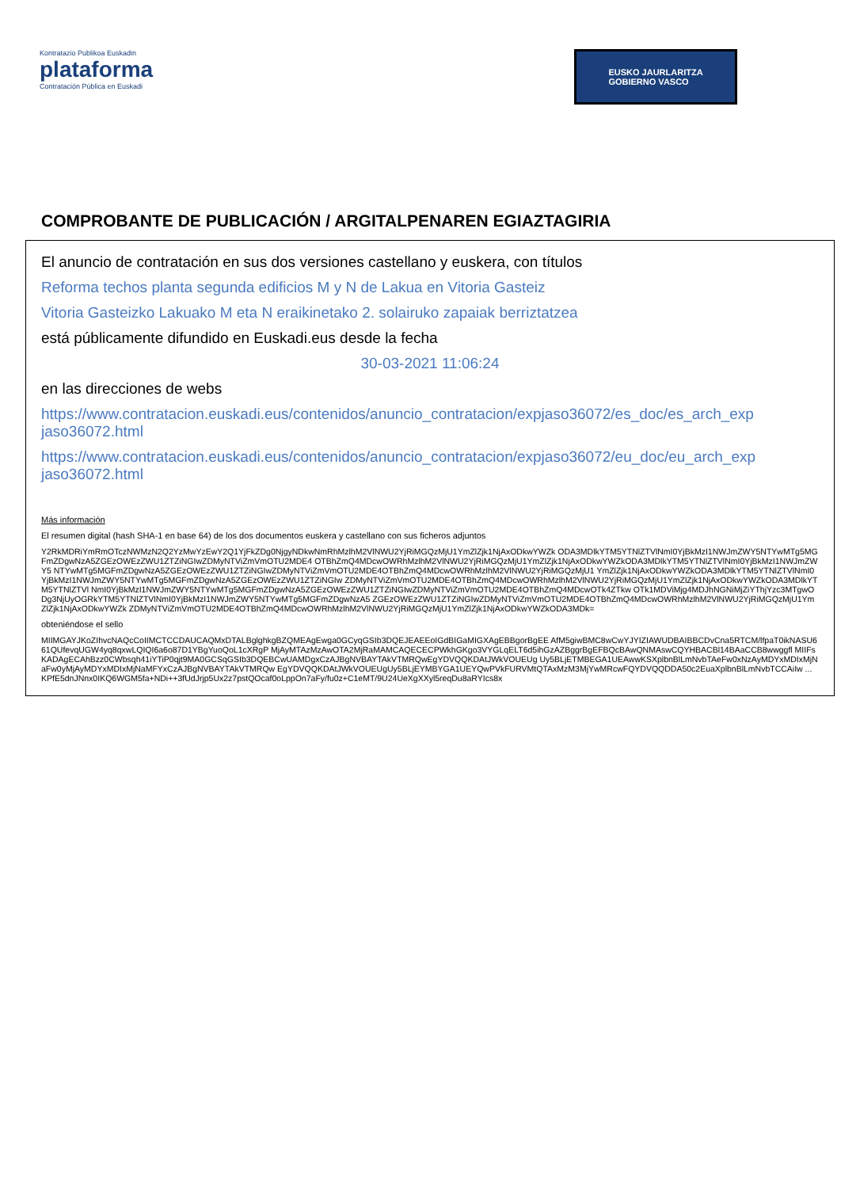Kontratazio Publikoa Euskadin
plataforma
Contratación Pública en Euskadi
EUSKO JAURLARITZA
GOBIERNO VASCO
COMPROBANTE DE PUBLICACIÓN / ARGITALPENAREN EGIAZTAGIRIA
El anuncio de contratación en sus dos versiones castellano y euskera, con títulos
Reforma techos planta segunda edificios M y N de Lakua en Vitoria Gasteiz
Vitoria Gasteizko Lakuako M eta N eraikinetako 2. solairuko zapaiak berriztatzea
está públicamente difundido en Euskadi.eus desde la fecha
30-03-2021 11:06:24
en las direcciones de webs
https://www.contratacion.euskadi.eus/contenidos/anuncio_contratacion/expjaso36072/es_doc/es_arch_exp jaso36072.html
https://www.contratacion.euskadi.eus/contenidos/anuncio_contratacion/expjaso36072/eu_doc/eu_arch_exp jaso36072.html
Más información
El resumen digital (hash SHA-1 en base 64) de los dos documentos euskera y castellano con sus ficheros adjuntos
Y2RkMDRiYmRmOTczNWMzN2Q2YzMwYzEwY2Q1YjFkZDg0NjgyNDkwNmRhMzlhM2VlNWU2YjRiMGQzMjU1YmZlZjk1NjAxODkwYWZk ODA3MDlkYTM5YTNlZTVlNmI0YjBkMzI1NWJmZWY5NTYwMTg5MGFmZDgwNzA5ZGEzOWEzZWU1ZTZiNGIwZDMyNTViZmVmOTU2MDE4 OTBhZmQ4MDcwOWRhMzlhM2VlNWU2YjRiMGQzMjU1YmZlZjk1NjAxODkwYWZkODA3MDlkYTM5YTNlZTVlNmI0YjBkMzI1NWJmZWY5 NTYwMTg5MGFmZDgwNzA5ZGEzOWEzZWU1ZTZiNGIwZDMyNTViZmVmOTU2MDE4OTBhZmQ4MDcwOWRhMzlhM2VlNWU2YjRiMGQzMjU1 YmZlZjk1NjAxODkwYWZkODA3MDlkYTM5YTNlZTVlNmI0YjBkMzI1NWJmZWY5NTYwMTg5MGFmZDgwNzA5ZGEzOWEzZWU1ZTZiNGIw ZDMyNTViZmVmOTU2MDE4OTBhZmQ4MDcwOWRhMzlhM2VlNWU2YjRiMGQzMjU1YmZlZjk1NjAxODkwYWZkODA3MDlkYTM5YTNlZTVl NmI0YjBkMzI1NWJmZWY5NTYwMTg5MGFmZDgwNzA5ZGEzOWEzZWU1ZTZiNGIwZDMyNTViZmVmOTU2MDE4OTBhZmQ4MDcwOTk4ZTkw OTk1MDViMjg4MDJhNGNiMjZiYThjYzc3MTgwODg3NjUyOGRkYTM5YTNlZTVlNmI0YjBkMzI1NWJmZWY5NTYwMTg5MGFmZDgwNzA5 ZGEzOWEzZWU1ZTZiNGIwZDMyNTViZmVmOTU2MDE4OTBhZmQ4MDcwOWRhMzlhM2VlNWU2YjRiMGQzMjU1YmZlZjk1NjAxODkwYWZk ZDMyNTViZmVmOTU2MDE4OTBhZmQ4MDcwOWRhMzlhM2VlNWU2YjRiMGQzMjU1YmZlZjk1NjAxODkwYWZkODA3MDk=
obteniéndose el sello
MIIMGAYJKoZIhvcNAQcCoIIMCTCCDAUCAQMxDTALBglghkgBZQMEAgEwga0GCyqGSIb3DQEJEAEEoIGdBIGaMIGXAgEBBgorBgEE AfM5giwBMC8wCwYJYIZIAWUDBAIBBCDvCna5RTCM/lfpaT0ikNASU661QUfevqUGW4yq8qxwLQIQI6a6o87D1YBgYuoQoL1cXRgP MjAyMTAzMzAwOTA2MjRaMAMCAQECECPWkhGKgo3VYGLqELT6d5ihGzAZBggrBgEFBQcBAwQNMAswCQYHBACBl14BAaCCB8wwggfl MIIFsKADAgECAhBzz0CWbsqh41iYTiP0qjt9MA0GCSqGSIb3DQEBCwUAMDgxCzAJBgNVBAYTAkVTMRQwEgYDVQQKDAtJWkVOUEUg Uy5BLjETMBEGA1UEAwwKSXplbnBlLmNvbTAeFw0xNzAyMDYxMDIxMjNaFw0yMjAyMDYxMDIxMjNaMFYxCzAJBgNVBAYTAkVTMRQw EgYDVQQKDAtJWkVOUEUgUy5BLjEYMBYGA1UEYQwPVkFURVMtQTAxMzM3MjYwMRcwFQYDVQQDDA50c2EuaXplbnBlLmNvbTCCAiIw ... KPfE5dnJNnx0IKQ6WGM5fa+NDi++3fUdJrjp5Ux2z7pstQOcaf0oLppOn7aFy/fu0z+C1eMT/9U24UeXgXXyl5reqDu8aRYIcs8x